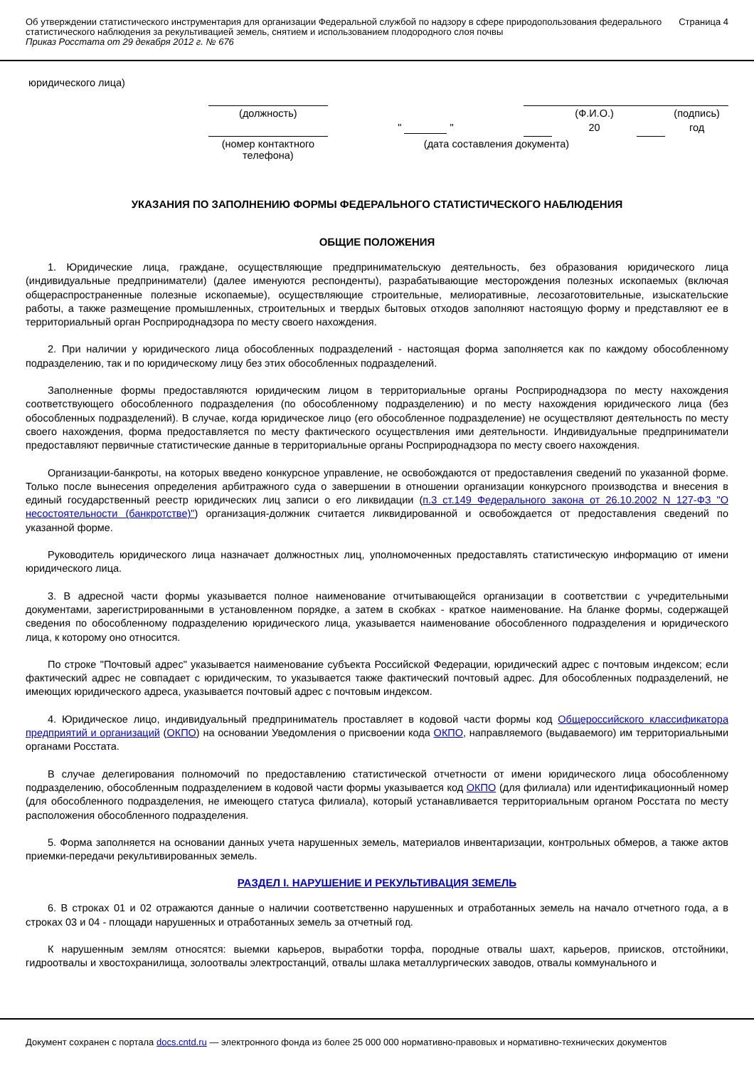Об утверждении статистического инструментария для организации Федеральной службой по надзору в сфере природопользования федерального статистического наблюдения за рекультивацией земель, снятием и использованием плодородного слоя почвы
Приказ Росстата от 29 декабря 2012 г. № 676
Страница 4
| юридического лица) | | | | | | |
| | (должность) | | (Ф.И.О.) | | | (подпись) |
| | | " " | | 20 | | год |
| | (номер контактного телефона) | (дата составления документа) | | | | |
УКАЗАНИЯ ПО ЗАПОЛНЕНИЮ ФОРМЫ ФЕДЕРАЛЬНОГО СТАТИСТИЧЕСКОГО НАБЛЮДЕНИЯ
ОБЩИЕ ПОЛОЖЕНИЯ
1. Юридические лица, граждане, осуществляющие предпринимательскую деятельность, без образования юридического лица (индивидуальные предприниматели) (далее именуются респонденты), разрабатывающие месторождения полезных ископаемых (включая общераспространенные полезные ископаемые), осуществляющие строительные, мелиоративные, лесозаготовительные, изыскательские работы, а также размещение промышленных, строительных и твердых бытовых отходов заполняют настоящую форму и представляют ее в территориальный орган Росприроднадзора по месту своего нахождения.
2. При наличии у юридического лица обособленных подразделений - настоящая форма заполняется как по каждому обособленному подразделению, так и по юридическому лицу без этих обособленных подразделений.
Заполненные формы предоставляются юридическим лицом в территориальные органы Росприроднадзора по месту нахождения соответствующего обособленного подразделения (по обособленному подразделению) и по месту нахождения юридического лица (без обособленных подразделений). В случае, когда юридическое лицо (его обособленное подразделение) не осуществляют деятельность по месту своего нахождения, форма предоставляется по месту фактического осуществления ими деятельности. Индивидуальные предприниматели предоставляют первичные статистические данные в территориальные органы Росприроднадзора по месту своего нахождения.
Организации-банкроты, на которых введено конкурсное управление, не освобождаются от предоставления сведений по указанной форме. Только после вынесения определения арбитражного суда о завершении в отношении организации конкурсного производства и внесения в единый государственный реестр юридических лиц записи о его ликвидации (п.3 ст.149 Федерального закона от 26.10.2002 N 127-ФЗ "О несостоятельности (банкротстве)") организация-должник считается ликвидированной и освобождается от предоставления сведений по указанной форме.
Руководитель юридического лица назначает должностных лиц, уполномоченных предоставлять статистическую информацию от имени юридического лица.
3. В адресной части формы указывается полное наименование отчитывающейся организации в соответствии с учредительными документами, зарегистрированными в установленном порядке, а затем в скобках - краткое наименование. На бланке формы, содержащей сведения по обособленному подразделению юридического лица, указывается наименование обособленного подразделения и юридического лица, к которому оно относится.
По строке "Почтовый адрес" указывается наименование субъекта Российской Федерации, юридический адрес с почтовым индексом; если фактический адрес не совпадает с юридическим, то указывается также фактический почтовый адрес. Для обособленных подразделений, не имеющих юридического адреса, указывается почтовый адрес с почтовым индексом.
4. Юридическое лицо, индивидуальный предприниматель проставляет в кодовой части формы код Общероссийского классификатора предприятий и организаций (ОКПО) на основании Уведомления о присвоении кода ОКПО, направляемого (выдаваемого) им территориальными органами Росстата.
В случае делегирования полномочий по предоставлению статистической отчетности от имени юридического лица обособленному подразделению, обособленным подразделением в кодовой части формы указывается код ОКПО (для филиала) или идентификационный номер (для обособленного подразделения, не имеющего статуса филиала), который устанавливается территориальным органом Росстата по месту расположения обособленного подразделения.
5. Форма заполняется на основании данных учета нарушенных земель, материалов инвентаризации, контрольных обмеров, а также актов приемки-передачи рекультивированных земель.
РАЗДЕЛ I. НАРУШЕНИЕ И РЕКУЛЬТИВАЦИЯ ЗЕМЕЛЬ
6. В строках 01 и 02 отражаются данные о наличии соответственно нарушенных и отработанных земель на начало отчетного года, а в строках 03 и 04 - площади нарушенных и отработанных земель за отчетный год.
К нарушенным землям относятся: выемки карьеров, выработки торфа, породные отвалы шахт, карьеров, приисков, отстойники, гидроотвалы и хвостохранилища, золоотвалы электростанций, отвалы шлака металлургических заводов, отвалы коммунального и
Документ сохранен с портала docs.cntd.ru — электронного фонда из более 25 000 000 нормативно-правовых и нормативно-технических документов